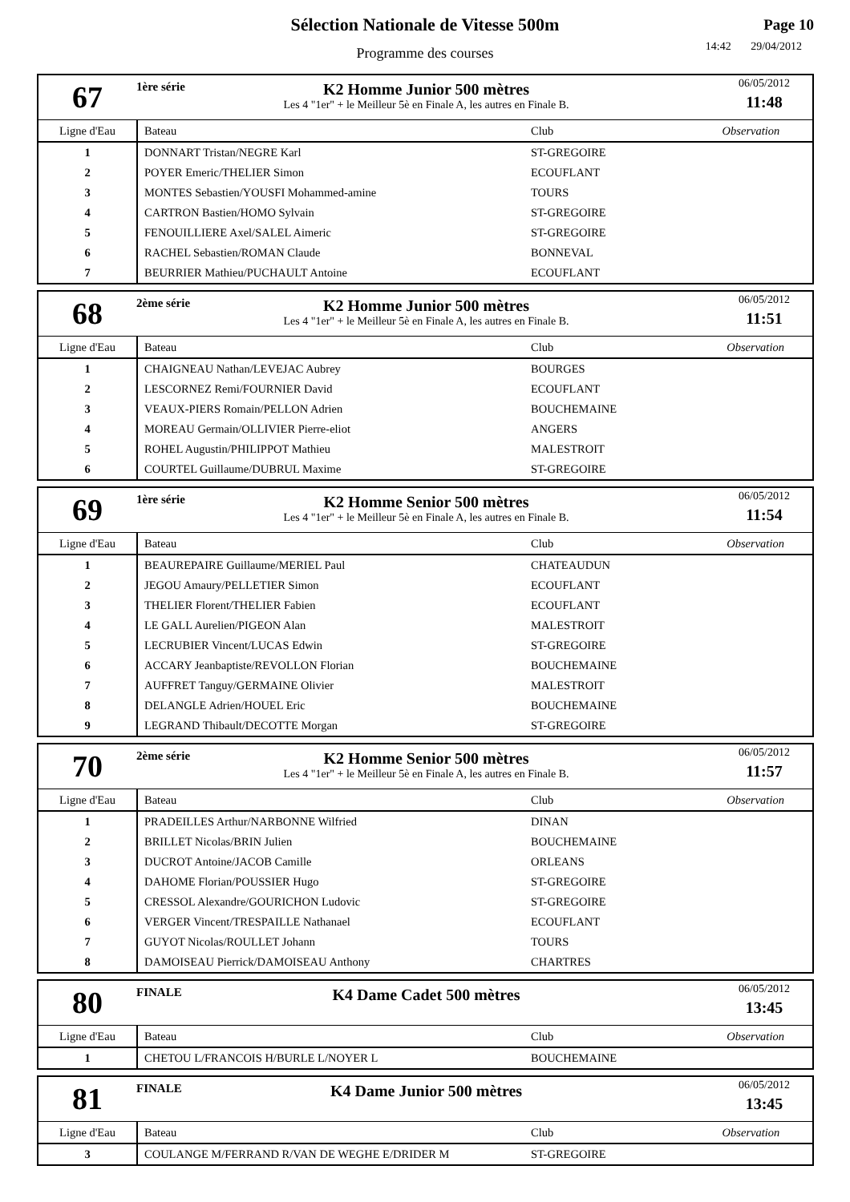Sélection Nationale de Vitesse 500m
Programme des courses
Page 10
14:42 29/04/2012
67
1ère série
K2 Homme Junior 500 mètres
Les 4 "1er" + le Meilleur 5è en Finale A, les autres en Finale B.
06/05/2012
11:48
| Ligne d'Eau | Bateau | Club | Observation |
| --- | --- | --- | --- |
| 1 | DONNART Tristan/NEGRE Karl | ST-GREGOIRE | |
| 2 | POYER Emeric/THELIER Simon | ECOUFLANT | |
| 3 | MONTES Sebastien/YOUSFI Mohammed-amine | TOURS | |
| 4 | CARTRON Bastien/HOMO Sylvain | ST-GREGOIRE | |
| 5 | FENOUILLIERE Axel/SALEL Aimeric | ST-GREGOIRE | |
| 6 | RACHEL Sebastien/ROMAN Claude | BONNEVAL | |
| 7 | BEURRIER Mathieu/PUCHAULT Antoine | ECOUFLANT | |
68
2ème série
K2 Homme Junior 500 mètres
Les 4 "1er" + le Meilleur 5è en Finale A, les autres en Finale B.
06/05/2012
11:51
| Ligne d'Eau | Bateau | Club | Observation |
| --- | --- | --- | --- |
| 1 | CHAIGNEAU Nathan/LEVEJAC Aubrey | BOURGES | |
| 2 | LESCORNEZ Remi/FOURNIER David | ECOUFLANT | |
| 3 | VEAUX-PIERS Romain/PELLON Adrien | BOUCHEMAINE | |
| 4 | MOREAU Germain/OLLIVIER Pierre-eliot | ANGERS | |
| 5 | ROHEL Augustin/PHILIPPOT Mathieu | MALESTROIT | |
| 6 | COURTEL Guillaume/DUBRUL Maxime | ST-GREGOIRE | |
69
1ère série
K2 Homme Senior 500 mètres
Les 4 "1er" + le Meilleur 5è en Finale A, les autres en Finale B.
06/05/2012
11:54
| Ligne d'Eau | Bateau | Club | Observation |
| --- | --- | --- | --- |
| 1 | BEAUREPAIRE Guillaume/MERIEL Paul | CHATEAUDUN | |
| 2 | JEGOU Amaury/PELLETIER Simon | ECOUFLANT | |
| 3 | THELIER Florent/THELIER Fabien | ECOUFLANT | |
| 4 | LE GALL Aurelien/PIGEON Alan | MALESTROIT | |
| 5 | LECRUBIER Vincent/LUCAS Edwin | ST-GREGOIRE | |
| 6 | ACCARY Jeanbaptiste/REVOLLON Florian | BOUCHEMAINE | |
| 7 | AUFFRET Tanguy/GERMAINE Olivier | MALESTROIT | |
| 8 | DELANGLE Adrien/HOUEL Eric | BOUCHEMAINE | |
| 9 | LEGRAND Thibault/DECOTTE Morgan | ST-GREGOIRE | |
70
2ème série
K2 Homme Senior 500 mètres
Les 4 "1er" + le Meilleur 5è en Finale A, les autres en Finale B.
06/05/2012
11:57
| Ligne d'Eau | Bateau | Club | Observation |
| --- | --- | --- | --- |
| 1 | PRADEILLES Arthur/NARBONNE Wilfried | DINAN | |
| 2 | BRILLET Nicolas/BRIN Julien | BOUCHEMAINE | |
| 3 | DUCROT Antoine/JACOB Camille | ORLEANS | |
| 4 | DAHOME Florian/POUSSIER Hugo | ST-GREGOIRE | |
| 5 | CRESSOL Alexandre/GOURICHON Ludovic | ST-GREGOIRE | |
| 6 | VERGER Vincent/TRESPAILLE Nathanael | ECOUFLANT | |
| 7 | GUYOT Nicolas/ROULLET Johann | TOURS | |
| 8 | DAMOISEAU Pierrick/DAMOISEAU Anthony | CHARTRES | |
80
FINALE
K4 Dame Cadet 500 mètres
06/05/2012
13:45
| Ligne d'Eau | Bateau | Club | Observation |
| --- | --- | --- | --- |
| 1 | CHETOU L/FRANCOIS H/BURLE L/NOYER L | BOUCHEMAINE | |
81
FINALE
K4 Dame Junior 500 mètres
06/05/2012
13:45
| Ligne d'Eau | Bateau | Club | Observation |
| --- | --- | --- | --- |
| 3 | COULANGE M/FERRAND R/VAN DE WEGHE E/DRIDER M | ST-GREGOIRE | |